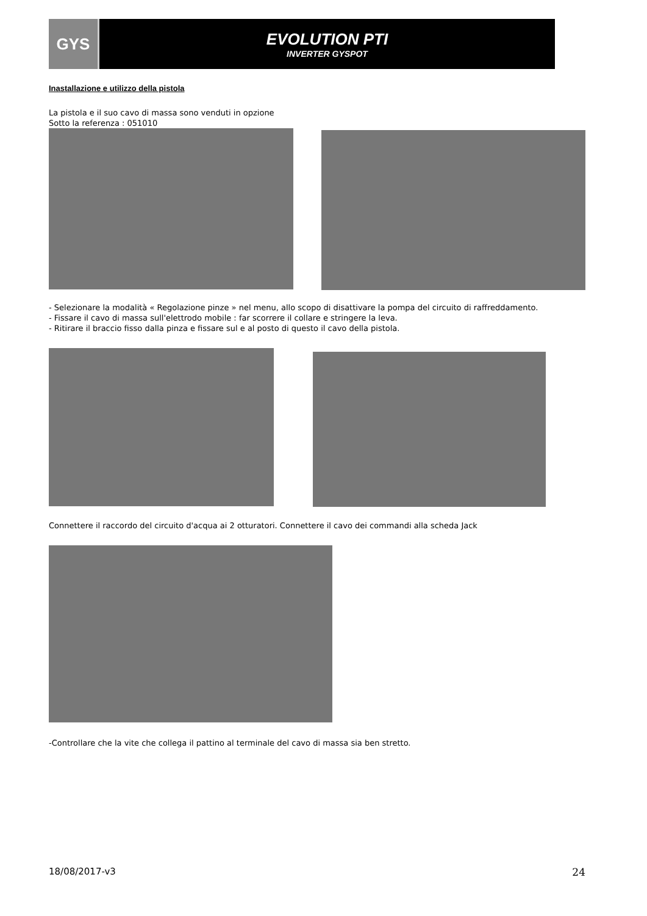GYS EVOLUTION PTI
INVERTER GYSPOT
Inastallazione e utilizzo della pistola
La pistola e il suo cavo di massa sono venduti in opzione
Sotto la referenza : 051010
- Selezionare la modalità « Regolazione pinze » nel menu, allo scopo di disattivare la pompa del circuito di raffreddamento.
- Fissare il cavo di massa sull'elettrodo mobile : far scorrere il collare e stringere la leva.
- Ritirare il braccio fisso dalla pinza e fissare sul e al posto di questo il cavo della pistola.
Connettere il raccordo del circuito d'acqua ai 2 otturatori. Connettere il cavo dei commandi alla scheda Jack
-Controllare che la vite che collega il pattino al terminale del cavo di massa sia ben stretto.
18/08/2017-v3 24